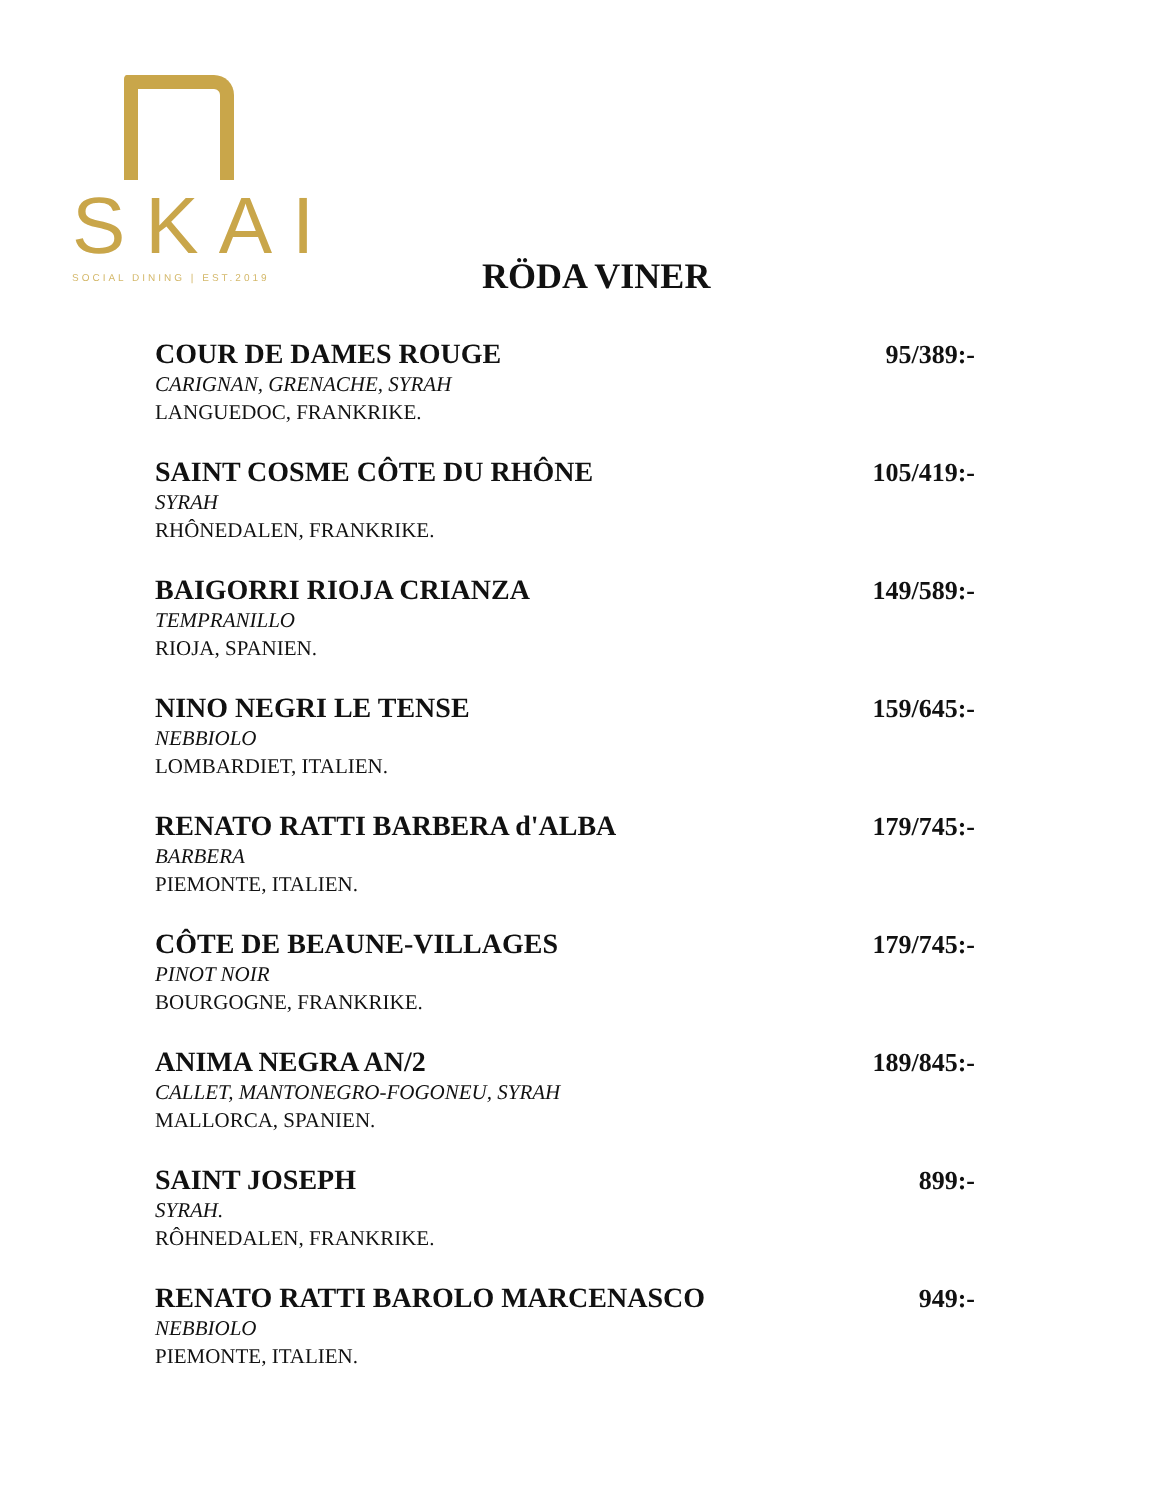SKAI
SOCIAL DINING | EST.2019
RÖDA VINER
COUR DE DAMES ROUGE
CARIGNAN, GRENACHE, SYRAH
LANGUEDOC, FRANKRIKE.
95/389:-
SAINT COSME CÔTE DU RHÔNE
SYRAH
RHÔNEDALEN, FRANKRIKE.
105/419:-
BAIGORRI RIOJA CRIANZA
TEMPRANILLO
RIOJA, SPANIEN.
149/589:-
NINO NEGRI LE TENSE
NEBBIOLO
LOMBARDIET, ITALIEN.
159/645:-
RENATO RATTI BARBERA d'ALBA
BARBERA
PIEMONTE, ITALIEN.
179/745:-
CÔTE DE BEAUNE-VILLAGES
PINOT NOIR
BOURGOGNE, FRANKRIKE.
179/745:-
ANIMA NEGRA AN/2
CALLET, MANTONEGRO-FOGONEU, SYRAH
MALLORCA, SPANIEN.
189/845:-
SAINT JOSEPH
SYRAH.
RÔHNEDALEN, FRANKRIKE.
899:-
RENATO RATTI BAROLO MARCENASCO
NEBBIOLO
PIEMONTE, ITALIEN.
949:-